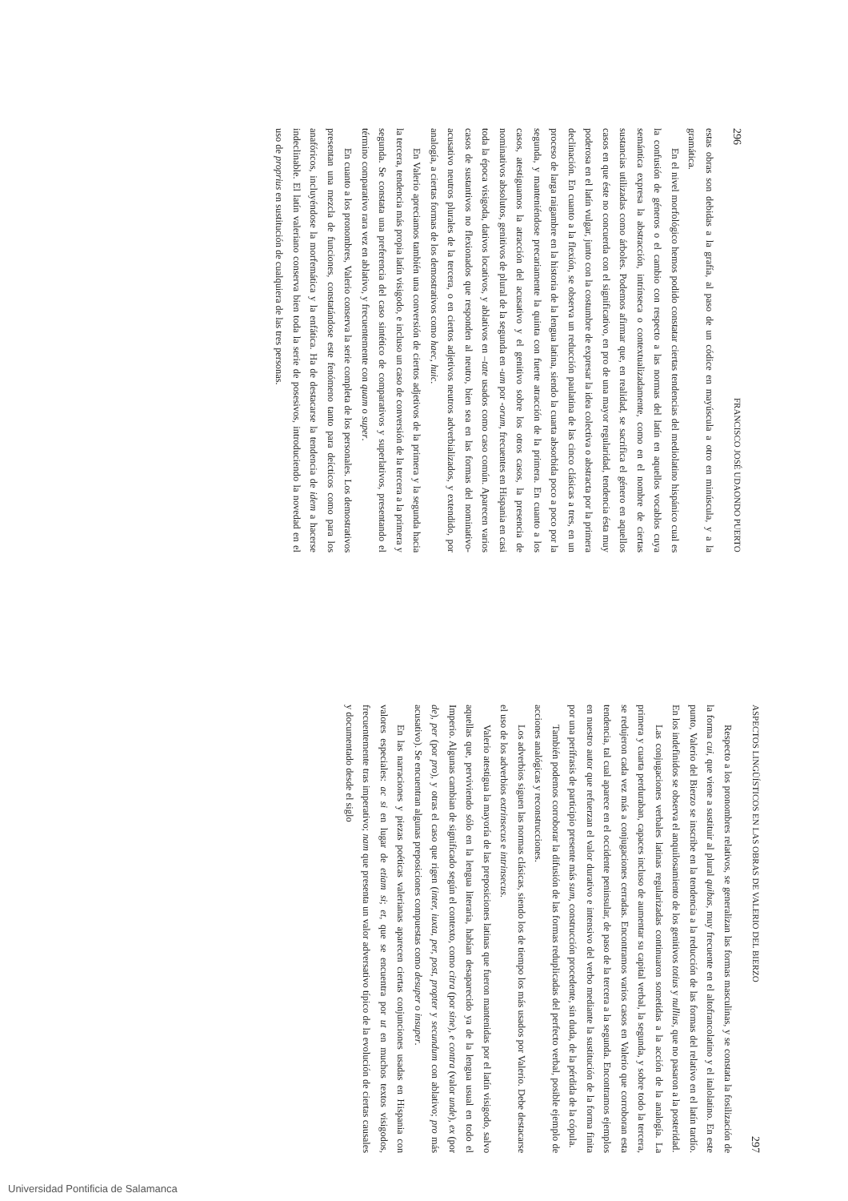296 FRANCISCO JOSÉ UDAONDO PUERTO
estas obras son debidas a la grafía, al paso de un códice en mayúscula a otro en minúscula, y a la gramática.
En el nivel morfológico hemos podido constatar ciertas tendencias del mediolatino hispánico cual es la confusión de géneros o el cambio con respecto a las normas del latín en aquellos vocablos cuya semántica expresa la abstracción, intrínseca o contextualizadamente, como en el nombre de ciertas sustancias utilizadas como árboles. Podemos afirmar que, en realidad, se sacrifica el género en aquellos casos en que éste no concuerda con el significativo, en pro de una mayor regularidad, tendencia ésta muy poderosa en el latín vulgar, junto con la costumbre de expresar la idea colectiva o abstracta por la primera declinación. En cuanto a la flexión, se observa un reducción paulatina de las cinco clásicas a tres, en un proceso de larga raigambre en la historia de la lengua latina, siendo la cuarta absorbida poco a poco por la segunda, y manteniéndose precariamente la quinta con fuerte atracción de la primera. En cuanto a los casos, atestiguamos la atracción del acusativo y el genitivo sobre los otros casos, la presencia de nominativos absolutos, genitivos de plural de la segunda en -um por -orum, frecuentes en Hispania en casi toda la época visigoda, dativos locativos, y ablativos en –tate usados como caso común. Aparecen varios casos de sustantivos no flexionados que responden al neutro, bien sea en las formas del nominativo-acusativo neutros plurales de la tercera, o en ciertos adjetivos neutros adverbializados, y extendido, por analogía, a ciertas formas de los demostrativos como haec, huic.
En Valerio apreciamos también una conversión de ciertos adjetivos de la primera y la segunda hacia la tercera, tendencia más propia latín visigodo, e incluso un caso de conversión de la tercera a la primera y segunda. Se constata una preferencia del caso sintético de comparativos y superlativos, presentando el término comparativo rara vez en ablativo, y frecuentemente con quam o super.
En cuanto a los pronombres, Valerio conserva la serie completa de los personales. Los demostrativos presentan una mezcla de funciones, constatándose este fenómeno tanto para deícticos como para los anafóricos, incluyéndose la morfemática y la enfática. Ha de destacarse la tendencia de idem a hacerse indeclinable. El latín valeriano conserva bien toda la serie de posesivos, introduciendo la novedad en el uso de proprius en sustitución de cualquiera de las tres personas.
ASPECTOS LINGÜÍSTICOS EN LAS OBRAS DE VALERIO DEL BIERZO 297
Respecto a los pronombres relativos, se generalizan las formas masculinas, y se constata la fosilización de la forma cui, que viene a sustituir al plural quibus, muy frecuente en el altofrancolatino y el italolatino. En este punto, Valerio del Bierzo se inscribe en la tendencia a la reducción de las formas del relativo en el latín tardío. En los indefinidos se observa el anquilosamiento de los genitivos totius y nullius, que no pasaron a la posteridad.
Las conjugaciones verbales latinas regularizadas continuaron sometidas a la acción de la analogía. La primera y cuarta perduraban, capaces incluso de aumentar su capital verbal, la segunda, y sobre todo la tercera, se redujeron cada vez más a conjugaciones cerradas. Encontramos varios casos en Valerio que corroboran esta tendencia, tal cual aparece en el occidente peninsular, de paso de la tercera a la segunda. Encontramos ejemplos en nuestro autor que refuerzan el valor durativo e intensivo del verbo mediante la sustitución de la forma finita por una perífrasis de participio presente más sum, construcción procedente, sin duda, de la pérdida de la cópula.
También podemos corroborar la difusión de las formas reduplicadas del perfecto verbal, posible ejemplo de acciones analógicas y reconstrucciones.
Los adverbios siguen las normas clásicas, siendo los de tiempo los más usados por Valerio. Debe destacarse el uso de los adverbios extrinsecus e intrinsecus.
Valerio atestigua la mayoría de las preposiciones latinas que fueron mantenidas por el latín visigodo, salvo aquellas que, perviviendo sólo en la lengua literaria, habían desaparecido ya de la lengua usual en todo el Imperio. Algunas cambian de significado según el contexto, como citra (por sine), e contra (valor unde), ex (por de), per (por pro), y otras el caso que rigen (inter, iuxta, per, post, propter y secundum con ablativo; pro más acusativo). Se encuentran algunas preposiciones compuestas como desuper o insuper.
En las narraciones y piezas poéticas valerianas aparecen ciertas conjunciones usadas en Hispania con valores especiales: ac si en lugar de etiam si; et, que se encuentra por ut en muchos textos visigodos, frecuentemente tras imperativo; nam que presenta un valor adversativo típico de la evolución de ciertas causales y documentado desde el siglo
Universidad Pontificia de Salamanca